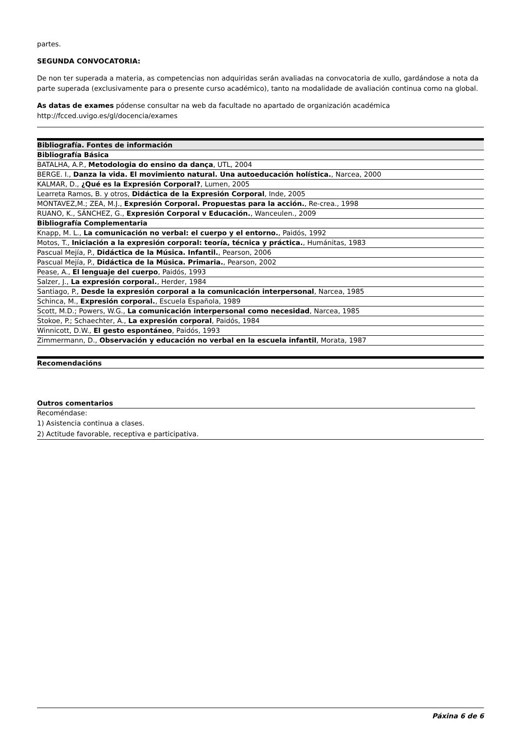partes.
SEGUNDA CONVOCATORIA:
De non ter superada a materia, as competencias non adquiridas serán avaliadas na convocatoria de xullo, gardándose a nota da parte superada (exclusivamente para o presente curso académico), tanto na modalidade de avaliación continua como na global.
As datas de exames pódense consultar na web da facultade no apartado de organización académica
http://fcced.uvigo.es/gl/docencia/exames
| Bibliografía. Fontes de información |
| --- |
| Bibliografía Básica |
| BATALHA, A.P., Metodologia do ensino da dança , UTL, 2004 |
| BERGE. I., Danza la vida. El movimiento natural. Una autoeducación holística. , Narcea, 2000 |
| KALMAR, D., ¿Qué es la Expresión Corporal? , Lumen, 2005 |
| Learreta Ramos, B. y otros, Didáctica de la Expresión Corporal , Inde, 2005 |
| MONTAVEZ,M.; ZEA, M.J., Expresión Corporal. Propuestas para la acción. , Re-crea., 1998 |
| RUANO, K., SÁNCHEZ, G., Expresión Corporal v Educación. , Wanceulen., 2009 |
| Bibliografía Complementaria |
| Knapp, M. L., La comunicación no verbal: el cuerpo y el entorno. , Paidós, 1992 |
| Motos, T., Iniciación a la expresión corporal: teoría, técnica y práctica. , Humánitas, 1983 |
| Pascual Mejía, P., Didáctica de la Música. Infantil. , Pearson, 2006 |
| Pascual Mejía, P., Didáctica de la Música. Primaria. , Pearson, 2002 |
| Pease, A., El lenguaje del cuerpo , Paidós, 1993 |
| Salzer, J., La expresión corporal. , Herder, 1984 |
| Santiago, P., Desde la expresión corporal a la comunicación interpersonal , Narcea, 1985 |
| Schinca, M., Expresión corporal. , Escuela Española, 1989 |
| Scott, M.D.; Powers, W.G., La comunicación interpersonal como necesidad , Narcea, 1985 |
| Stokoe, P.; Schaechter, A., La expresión corporal , Paidós, 1984 |
| Winnicott, D.W., El gesto espontáneo , Paidós, 1993 |
| Zimmermann, D., Observación y educación no verbal en la escuela infantil , Morata, 1987 |
| Recomendacións |
| --- |
| Outros comentarios | |
| --- | --- |
| Recoméndase: | |
| 1) Asistencia continua a clases. | |
| 2) Actitude favorable, receptiva e participativa. | |
Páxina 6 de 6